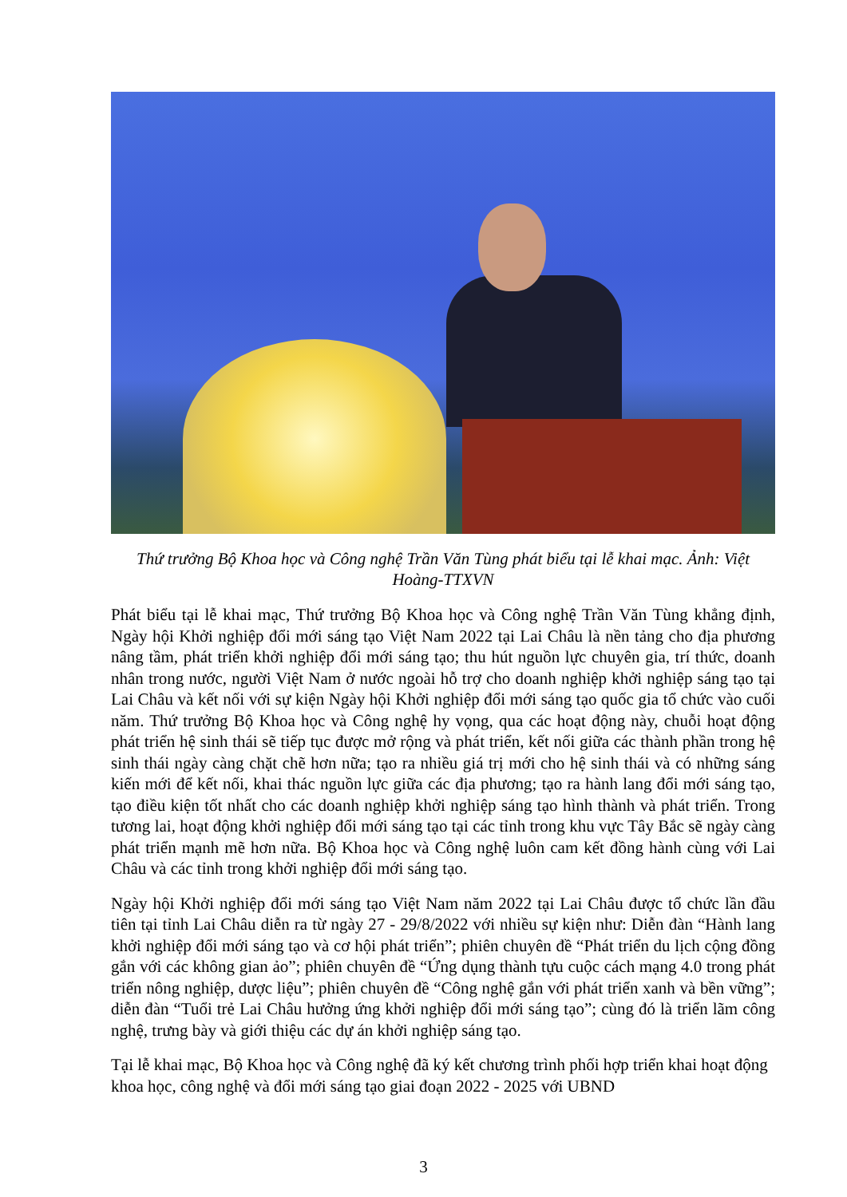Thứ trưởng Bộ Khoa học và Công nghệ Trần Văn Tùng phát biểu tại lễ khai mạc. Ảnh: Việt Hoàng-TTXVN
Phát biểu tại lễ khai mạc, Thứ trưởng Bộ Khoa học và Công nghệ Trần Văn Tùng khẳng định, Ngày hội Khởi nghiệp đổi mới sáng tạo Việt Nam 2022 tại Lai Châu là nền tảng cho địa phương nâng tầm, phát triển khởi nghiệp đổi mới sáng tạo; thu hút nguồn lực chuyên gia, trí thức, doanh nhân trong nước, người Việt Nam ở nước ngoài hỗ trợ cho doanh nghiệp khởi nghiệp sáng tạo tại Lai Châu và kết nối với sự kiện Ngày hội Khởi nghiệp đổi mới sáng tạo quốc gia tổ chức vào cuối năm. Thứ trưởng Bộ Khoa học và Công nghệ hy vọng, qua các hoạt động này, chuỗi hoạt động phát triển hệ sinh thái sẽ tiếp tục được mở rộng và phát triển, kết nối giữa các thành phần trong hệ sinh thái ngày càng chặt chẽ hơn nữa; tạo ra nhiều giá trị mới cho hệ sinh thái và có những sáng kiến mới để kết nối, khai thác nguồn lực giữa các địa phương; tạo ra hành lang đổi mới sáng tạo, tạo điều kiện tốt nhất cho các doanh nghiệp khởi nghiệp sáng tạo hình thành và phát triển. Trong tương lai, hoạt động khởi nghiệp đổi mới sáng tạo tại các tỉnh trong khu vực Tây Bắc sẽ ngày càng phát triển mạnh mẽ hơn nữa. Bộ Khoa học và Công nghệ luôn cam kết đồng hành cùng với Lai Châu và các tỉnh trong khởi nghiệp đổi mới sáng tạo.
Ngày hội Khởi nghiệp đổi mới sáng tạo Việt Nam năm 2022 tại Lai Châu được tổ chức lần đầu tiên tại tỉnh Lai Châu diễn ra từ ngày 27 - 29/8/2022 với nhiều sự kiện như: Diễn đàn “Hành lang khởi nghiệp đổi mới sáng tạo và cơ hội phát triển”; phiên chuyên đề “Phát triển du lịch cộng đồng gắn với các không gian ảo”; phiên chuyên đề “Ứng dụng thành tựu cuộc cách mạng 4.0 trong phát triển nông nghiệp, dược liệu”; phiên chuyên đề “Công nghệ gắn với phát triển xanh và bền vững”; diễn đàn “Tuổi trẻ Lai Châu hưởng ứng khởi nghiệp đổi mới sáng tạo”; cùng đó là triển lãm công nghệ, trưng bày và giới thiệu các dự án khởi nghiệp sáng tạo.
Tại lễ khai mạc, Bộ Khoa học và Công nghệ đã ký kết chương trình phối hợp triển khai hoạt động khoa học, công nghệ và đổi mới sáng tạo giai đoạn 2022 - 2025 với UBND
3